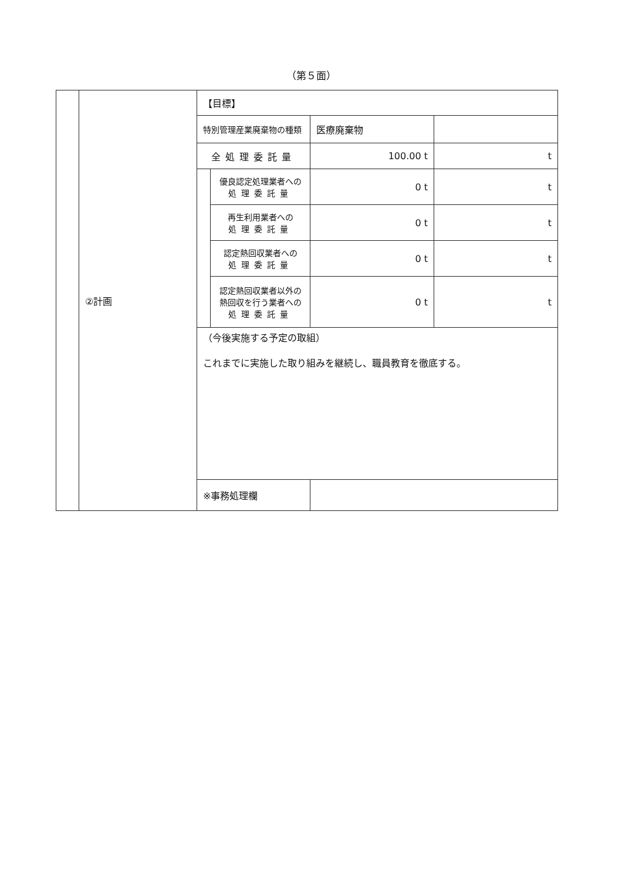（第５面）
| | ②計画 | 【目標】 | | | |
| | | 特別管理産業廃棄物の種類 | | 医療廃棄物 | |
| | | 全処理委託量 | | 100.00 t | t |
| | | | 優良認定処理業者への 処理委託量 | 0 t | t |
| | | | 再生利用業者への 処理委託量 | 0 t | t |
| | | | 認定熱回収業者への 処理委託量 | 0 t | t |
| | | | 認定熱回収業者以外の 熱回収を行う業者への 処理委託量 | 0 t | t |
| | | （今後実施する予定の取組） これまでに実施した取り組みを継続し、職員教育を徹底する。 | | | |
| | | ※事務処理欄 | | | |